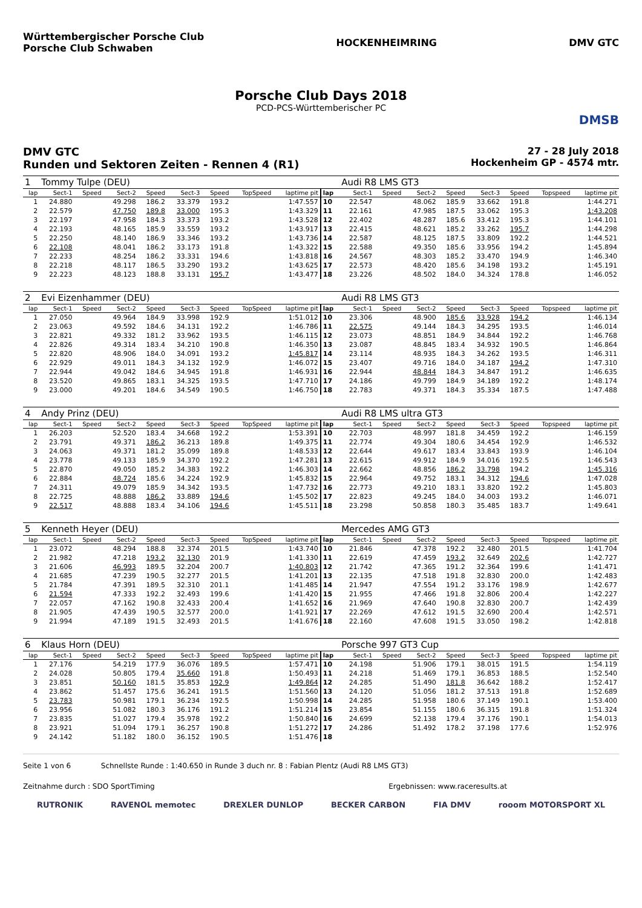Württembergischer Porsche Club
Porsche Club Schwaben
HOCKENHEIMRING DMV GTC
Porsche Club Days 2018
PCD-PCS-Württemberischer PC
DMSB
DMV GTC
Runden und Sektoren Zeiten - Rennen 4 (R1)
27 - 28 July 2018
Hockenheim GP - 4574 mtr.
| 1 | Tommy Tulpe (DEU) | | | | | | | | | Audi R8 LMS GT3 | | | | | | | |
| lap | Sect-1 | Speed | Sect-2 | Speed | Sect-3 | Speed | TopSpeed | laptime pit | lap | Sect-1 | Speed | Sect-2 | Speed | Sect-3 | Speed | Topspeed | laptime pit |
| 1 | 24.880 | | 49.298 | 186.2 | 33.379 | 193.2 | | 1:47.557 | 10 | 22.547 | | 48.062 | 185.9 | 33.662 | 191.8 | | 1:44.271 |
| 2 | 22.579 | | 47.750 | 189.8 | 33.000 | 195.3 | | 1:43.329 | 11 | 22.161 | | 47.985 | 187.5 | 33.062 | 195.3 | | 1:43.208 |
| 3 | 22.197 | | 47.958 | 184.3 | 33.373 | 193.2 | | 1:43.528 | 12 | 22.402 | | 48.287 | 185.6 | 33.412 | 195.3 | | 1:44.101 |
| 4 | 22.193 | | 48.165 | 185.9 | 33.559 | 193.2 | | 1:43.917 | 13 | 22.415 | | 48.621 | 185.2 | 33.262 | 195.7 | | 1:44.298 |
| 5 | 22.250 | | 48.140 | 186.9 | 33.346 | 193.2 | | 1:43.736 | 14 | 22.587 | | 48.125 | 187.5 | 33.809 | 192.2 | | 1:44.521 |
| 6 | 22.108 | | 48.041 | 186.2 | 33.173 | 191.8 | | 1:43.322 | 15 | 22.588 | | 49.350 | 185.6 | 33.956 | 194.2 | | 1:45.894 |
| 7 | 22.233 | | 48.254 | 186.2 | 33.331 | 194.6 | | 1:43.818 | 16 | 24.567 | | 48.303 | 185.2 | 33.470 | 194.9 | | 1:46.340 |
| 8 | 22.218 | | 48.117 | 186.5 | 33.290 | 193.2 | | 1:43.625 | 17 | 22.573 | | 48.420 | 185.6 | 34.198 | 193.2 | | 1:45.191 |
| 9 | 22.223 | | 48.123 | 188.8 | 33.131 | 195.7 | | 1:43.477 | 18 | 23.226 | | 48.502 | 184.0 | 34.324 | 178.8 | | 1:46.052 |
| 2 | Evi Eizenhammer (DEU) | | | | | | | | | Audi R8 LMS GT3 | | | | | | | |
| lap | Sect-1 | Speed | Sect-2 | Speed | Sect-3 | Speed | TopSpeed | laptime pit | lap | Sect-1 | Speed | Sect-2 | Speed | Sect-3 | Speed | Topspeed | laptime pit |
| 1 | 27.050 | | 49.964 | 184.9 | 33.998 | 192.9 | | 1:51.012 | 10 | 23.306 | | 48.900 | 185.6 | 33.928 | 194.2 | | 1:46.134 |
| 2 | 23.063 | | 49.592 | 184.6 | 34.131 | 192.2 | | 1:46.786 | 11 | 22.575 | | 49.144 | 184.3 | 34.295 | 193.5 | | 1:46.014 |
| 3 | 22.821 | | 49.332 | 181.2 | 33.962 | 193.5 | | 1:46.115 | 12 | 23.073 | | 48.851 | 184.9 | 34.844 | 192.2 | | 1:46.768 |
| 4 | 22.826 | | 49.314 | 183.4 | 34.210 | 190.8 | | 1:46.350 | 13 | 23.087 | | 48.845 | 183.4 | 34.932 | 190.5 | | 1:46.864 |
| 5 | 22.820 | | 48.906 | 184.0 | 34.091 | 193.2 | | 1:45.817 | 14 | 23.114 | | 48.935 | 184.3 | 34.262 | 193.5 | | 1:46.311 |
| 6 | 22.929 | | 49.011 | 184.3 | 34.132 | 192.9 | | 1:46.072 | 15 | 23.407 | | 49.716 | 184.0 | 34.187 | 194.2 | | 1:47.310 |
| 7 | 22.944 | | 49.042 | 184.6 | 34.945 | 191.8 | | 1:46.931 | 16 | 22.944 | | 48.844 | 184.3 | 34.847 | 191.2 | | 1:46.635 |
| 8 | 23.520 | | 49.865 | 183.1 | 34.325 | 193.5 | | 1:47.710 | 17 | 24.186 | | 49.799 | 184.9 | 34.189 | 192.2 | | 1:48.174 |
| 9 | 23.000 | | 49.201 | 184.6 | 34.549 | 190.5 | | 1:46.750 | 18 | 22.783 | | 49.371 | 184.3 | 35.334 | 187.5 | | 1:47.488 |
| 4 | Andy Prinz (DEU) | | | | | | | | | Audi R8 LMS ultra GT3 | | | | | | | |
| lap | Sect-1 | Speed | Sect-2 | Speed | Sect-3 | Speed | TopSpeed | laptime pit | lap | Sect-1 | Speed | Sect-2 | Speed | Sect-3 | Speed | Topspeed | laptime pit |
| 1 | 26.203 | | 52.520 | 183.4 | 34.668 | 192.2 | | 1:53.391 | 10 | 22.703 | | 48.997 | 181.8 | 34.459 | 192.2 | | 1:46.159 |
| 2 | 23.791 | | 49.371 | 186.2 | 36.213 | 189.8 | | 1:49.375 | 11 | 22.774 | | 49.304 | 180.6 | 34.454 | 192.9 | | 1:46.532 |
| 3 | 24.063 | | 49.371 | 181.2 | 35.099 | 189.8 | | 1:48.533 | 12 | 22.644 | | 49.617 | 183.4 | 33.843 | 193.9 | | 1:46.104 |
| 4 | 23.778 | | 49.133 | 185.9 | 34.370 | 192.2 | | 1:47.281 | 13 | 22.615 | | 49.912 | 184.9 | 34.016 | 192.5 | | 1:46.543 |
| 5 | 22.870 | | 49.050 | 185.2 | 34.383 | 192.2 | | 1:46.303 | 14 | 22.662 | | 48.856 | 186.2 | 33.798 | 194.2 | | 1:45.316 |
| 6 | 22.884 | | 48.724 | 185.6 | 34.224 | 192.9 | | 1:45.832 | 15 | 22.964 | | 49.752 | 183.1 | 34.312 | 194.6 | | 1:47.028 |
| 7 | 24.311 | | 49.079 | 185.9 | 34.342 | 193.5 | | 1:47.732 | 16 | 22.773 | | 49.210 | 183.1 | 33.820 | 192.2 | | 1:45.803 |
| 8 | 22.725 | | 48.888 | 186.2 | 33.889 | 194.6 | | 1:45.502 | 17 | 22.823 | | 49.245 | 184.0 | 34.003 | 193.2 | | 1:46.071 |
| 9 | 22.517 | | 48.888 | 183.4 | 34.106 | 194.6 | | 1:45.511 | 18 | 23.298 | | 50.858 | 180.3 | 35.485 | 183.7 | | 1:49.641 |
| 5 | Kenneth Heyer (DEU) | | | | | | | | | Mercedes AMG GT3 | | | | | | | |
| lap | Sect-1 | Speed | Sect-2 | Speed | Sect-3 | Speed | TopSpeed | laptime pit | lap | Sect-1 | Speed | Sect-2 | Speed | Sect-3 | Speed | Topspeed | laptime pit |
| 1 | 23.072 | | 48.294 | 188.8 | 32.374 | 201.5 | | 1:43.740 | 10 | 21.846 | | 47.378 | 192.2 | 32.480 | 201.5 | | 1:41.704 |
| 2 | 21.982 | | 47.218 | 193.2 | 32.130 | 201.9 | | 1:41.330 | 11 | 22.619 | | 47.459 | 193.2 | 32.649 | 202.6 | | 1:42.727 |
| 3 | 21.606 | | 46.993 | 189.5 | 32.204 | 200.7 | | 1:40.803 | 12 | 21.742 | | 47.365 | 191.2 | 32.364 | 199.6 | | 1:41.471 |
| 4 | 21.685 | | 47.239 | 190.5 | 32.277 | 201.5 | | 1:41.201 | 13 | 22.135 | | 47.518 | 191.8 | 32.830 | 200.0 | | 1:42.483 |
| 5 | 21.784 | | 47.391 | 189.5 | 32.310 | 201.1 | | 1:41.485 | 14 | 21.947 | | 47.554 | 191.2 | 33.176 | 198.9 | | 1:42.677 |
| 6 | 21.594 | | 47.333 | 192.2 | 32.493 | 199.6 | | 1:41.420 | 15 | 21.955 | | 47.466 | 191.8 | 32.806 | 200.4 | | 1:42.227 |
| 7 | 22.057 | | 47.162 | 190.8 | 32.433 | 200.4 | | 1:41.652 | 16 | 21.969 | | 47.640 | 190.8 | 32.830 | 200.7 | | 1:42.439 |
| 8 | 21.905 | | 47.439 | 190.5 | 32.577 | 200.0 | | 1:41.921 | 17 | 22.269 | | 47.612 | 191.5 | 32.690 | 200.4 | | 1:42.571 |
| 9 | 21.994 | | 47.189 | 191.5 | 32.493 | 201.5 | | 1:41.676 | 18 | 22.160 | | 47.608 | 191.5 | 33.050 | 198.2 | | 1:42.818 |
| 6 | Klaus Horn (DEU) | | | | | | | | | Porsche 997 GT3 Cup | | | | | | | |
| lap | Sect-1 | Speed | Sect-2 | Speed | Sect-3 | Speed | TopSpeed | laptime pit | lap | Sect-1 | Speed | Sect-2 | Speed | Sect-3 | Speed | Topspeed | laptime pit |
| 1 | 27.176 | | 54.219 | 177.9 | 36.076 | 189.5 | | 1:57.471 | 10 | 24.198 | | 51.906 | 179.1 | 38.015 | 191.5 | | 1:54.119 |
| 2 | 24.028 | | 50.805 | 179.4 | 35.660 | 191.8 | | 1:50.493 | 11 | 24.218 | | 51.469 | 179.1 | 36.853 | 188.5 | | 1:52.540 |
| 3 | 23.851 | | 50.160 | 181.5 | 35.853 | 192.9 | | 1:49.864 | 12 | 24.285 | | 51.490 | 181.8 | 36.642 | 188.2 | | 1:52.417 |
| 4 | 23.862 | | 51.457 | 175.6 | 36.241 | 191.5 | | 1:51.560 | 13 | 24.120 | | 51.056 | 181.2 | 37.513 | 191.8 | | 1:52.689 |
| 5 | 23.783 | | 50.981 | 179.1 | 36.234 | 192.5 | | 1:50.998 | 14 | 24.285 | | 51.958 | 180.6 | 37.149 | 190.1 | | 1:53.400 |
| 6 | 23.956 | | 51.082 | 180.3 | 36.176 | 191.2 | | 1:51.214 | 15 | 23.854 | | 51.155 | 180.6 | 36.315 | 191.8 | | 1:51.324 |
| 7 | 23.835 | | 51.027 | 179.4 | 35.978 | 192.2 | | 1:50.840 | 16 | 24.699 | | 52.138 | 179.4 | 37.176 | 190.1 | | 1:54.013 |
| 8 | 23.921 | | 51.094 | 179.1 | 36.257 | 190.8 | | 1:51.272 | 17 | 24.286 | | 51.492 | 178.2 | 37.198 | 177.6 | | 1:52.976 |
| 9 | 24.142 | | 51.182 | 180.0 | 36.152 | 190.5 | | 1:51.476 | 18 | | | | | | | | |
Seite 1 von 6 Schnellste Runde : 1:40.650 in Runde 3 duch nr. 8 : Fabian Plentz (Audi R8 LMS GT3)
Zeitnahme durch : SDO SportTiming Ergebnissen: www.raceresults.at
RUTRONIK RAVENOL memotec DREXLER DUNLOP BECKER CARBON FIA DMV rooom MOTORSPORT XL